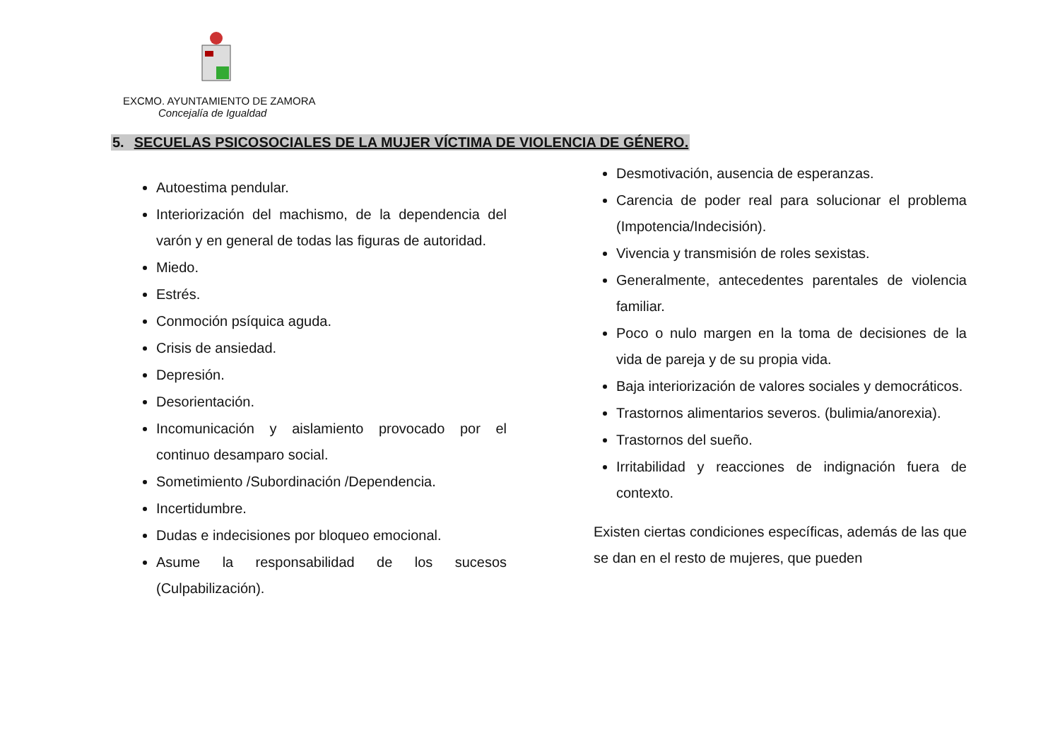EXCMO. AYUNTAMIENTO DE ZAMORA
Concejalía de Igualdad
5. SECUELAS PSICOSOCIALES DE LA MUJER VÍCTIMA DE VIOLENCIA DE GÉNERO.
Autoestima pendular.
Interiorización del machismo, de la dependencia del varón y en general de todas las figuras de autoridad.
Miedo.
Estrés.
Conmoción psíquica aguda.
Crisis de ansiedad.
Depresión.
Desorientación.
Incomunicación y aislamiento provocado por el continuo desamparo social.
Sometimiento /Subordinación /Dependencia.
Incertidumbre.
Dudas e indecisiones por bloqueo emocional.
Asume la responsabilidad de los sucesos (Culpabilización).
Desmotivación, ausencia de esperanzas.
Carencia de poder real para solucionar el problema (Impotencia/Indecisión).
Vivencia y transmisión de roles sexistas.
Generalmente, antecedentes parentales de violencia familiar.
Poco o nulo margen en la toma de decisiones de la vida de pareja y de su propia vida.
Baja interiorización de valores sociales y democráticos.
Trastornos alimentarios severos. (bulimia/anorexia).
Trastornos del sueño.
Irritabilidad y reacciones de indignación fuera de contexto.
Existen ciertas condiciones específicas, además de las que se dan en el resto de mujeres, que pueden